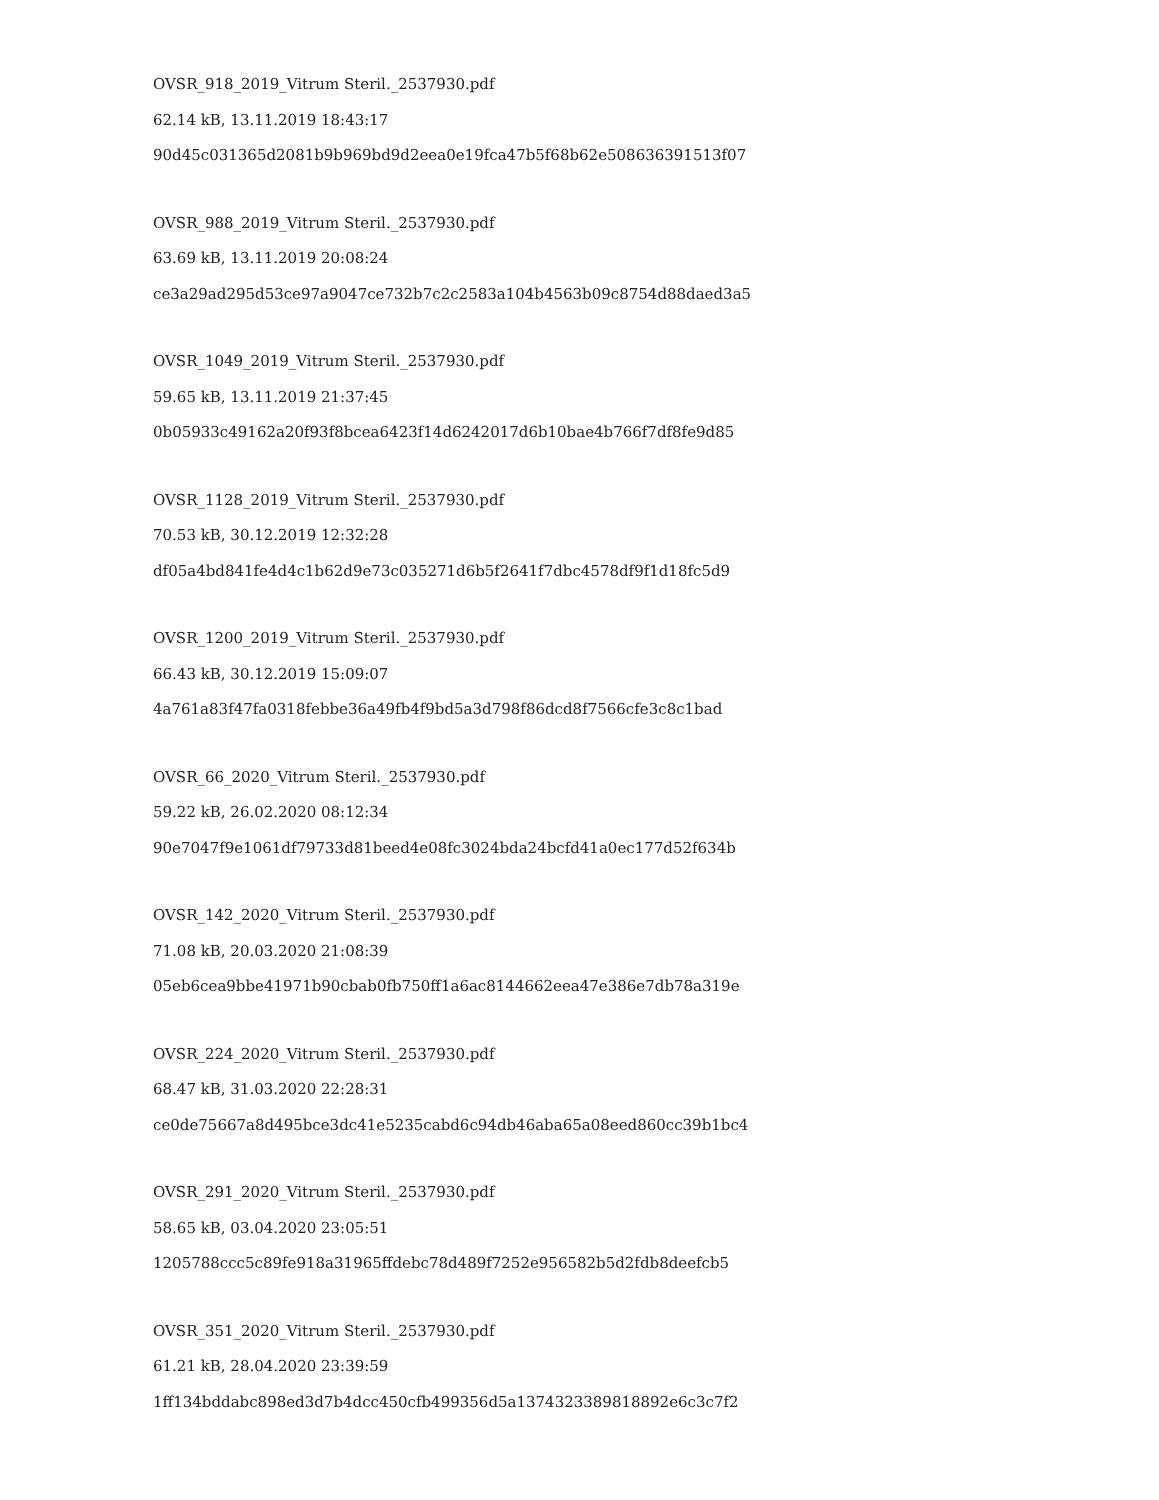OVSR_918_2019_Vitrum Steril._2537930.pdf
62.14 kB, 13.11.2019 18:43:17
90d45c031365d2081b9b969bd9d2eea0e19fca47b5f68b62e508636391513f07
OVSR_988_2019_Vitrum Steril._2537930.pdf
63.69 kB, 13.11.2019 20:08:24
ce3a29ad295d53ce97a9047ce732b7c2c2583a104b4563b09c8754d88daed3a5
OVSR_1049_2019_Vitrum Steril._2537930.pdf
59.65 kB, 13.11.2019 21:37:45
0b05933c49162a20f93f8bcea6423f14d6242017d6b10bae4b766f7df8fe9d85
OVSR_1128_2019_Vitrum Steril._2537930.pdf
70.53 kB, 30.12.2019 12:32:28
df05a4bd841fe4d4c1b62d9e73c035271d6b5f2641f7dbc4578df9f1d18fc5d9
OVSR_1200_2019_Vitrum Steril._2537930.pdf
66.43 kB, 30.12.2019 15:09:07
4a761a83f47fa0318febbe36a49fb4f9bd5a3d798f86dcd8f7566cfe3c8c1bad
OVSR_66_2020_Vitrum Steril._2537930.pdf
59.22 kB, 26.02.2020 08:12:34
90e7047f9e1061df79733d81beed4e08fc3024bda24bcfd41a0ec177d52f634b
OVSR_142_2020_Vitrum Steril._2537930.pdf
71.08 kB, 20.03.2020 21:08:39
05eb6cea9bbe41971b90cbab0fb750ff1a6ac8144662eea47e386e7db78a319e
OVSR_224_2020_Vitrum Steril._2537930.pdf
68.47 kB, 31.03.2020 22:28:31
ce0de75667a8d495bce3dc41e5235cabd6c94db46aba65a08eed860cc39b1bc4
OVSR_291_2020_Vitrum Steril._2537930.pdf
58.65 kB, 03.04.2020 23:05:51
1205788ccc5c89fe918a31965ffdebc78d489f7252e956582b5d2fdb8deefcb5
OVSR_351_2020_Vitrum Steril._2537930.pdf
61.21 kB, 28.04.2020 23:39:59
1ff134bddabc898ed3d7b4dcc450cfb499356d5a1374323389818892e6c3c7f2